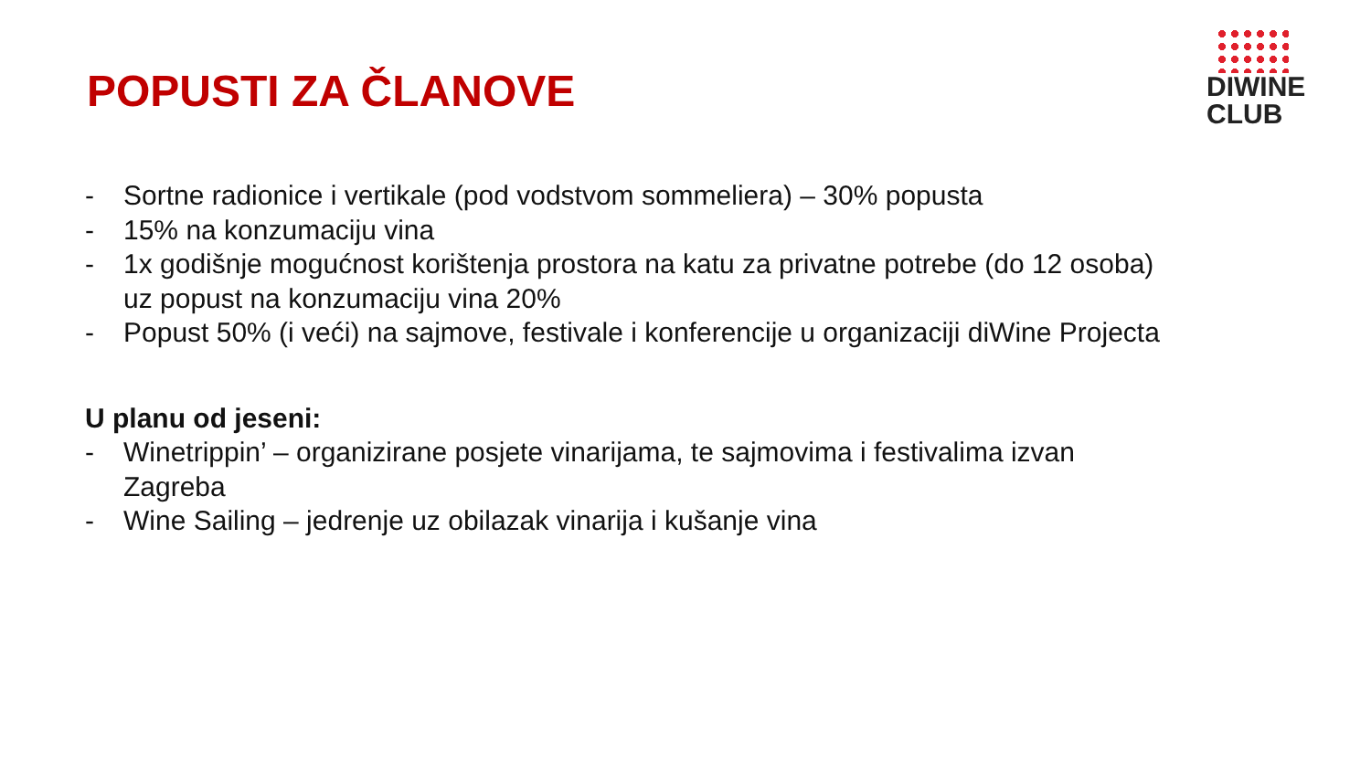POPUSTI ZA ČLANOVE
DIWINE
CLUB
- Sortne radionice i vertikale (pod vodstvom sommeliera) – 30% popusta
- 15% na konzumaciju vina
- 1x godišnje mogućnost korištenja prostora na katu za privatne potrebe (do 12 osoba) uz popust na konzumaciju vina 20%
- Popust 50% (i veći) na sajmove, festivale i konferencije u organizaciji diWine Projecta
U planu od jeseni:
- Winetrippin’ – organizirane posjete vinarijama, te sajmovima i festivalima izvan Zagreba
- Wine Sailing – jedrenje uz obilazak vinarija i kušanje vina